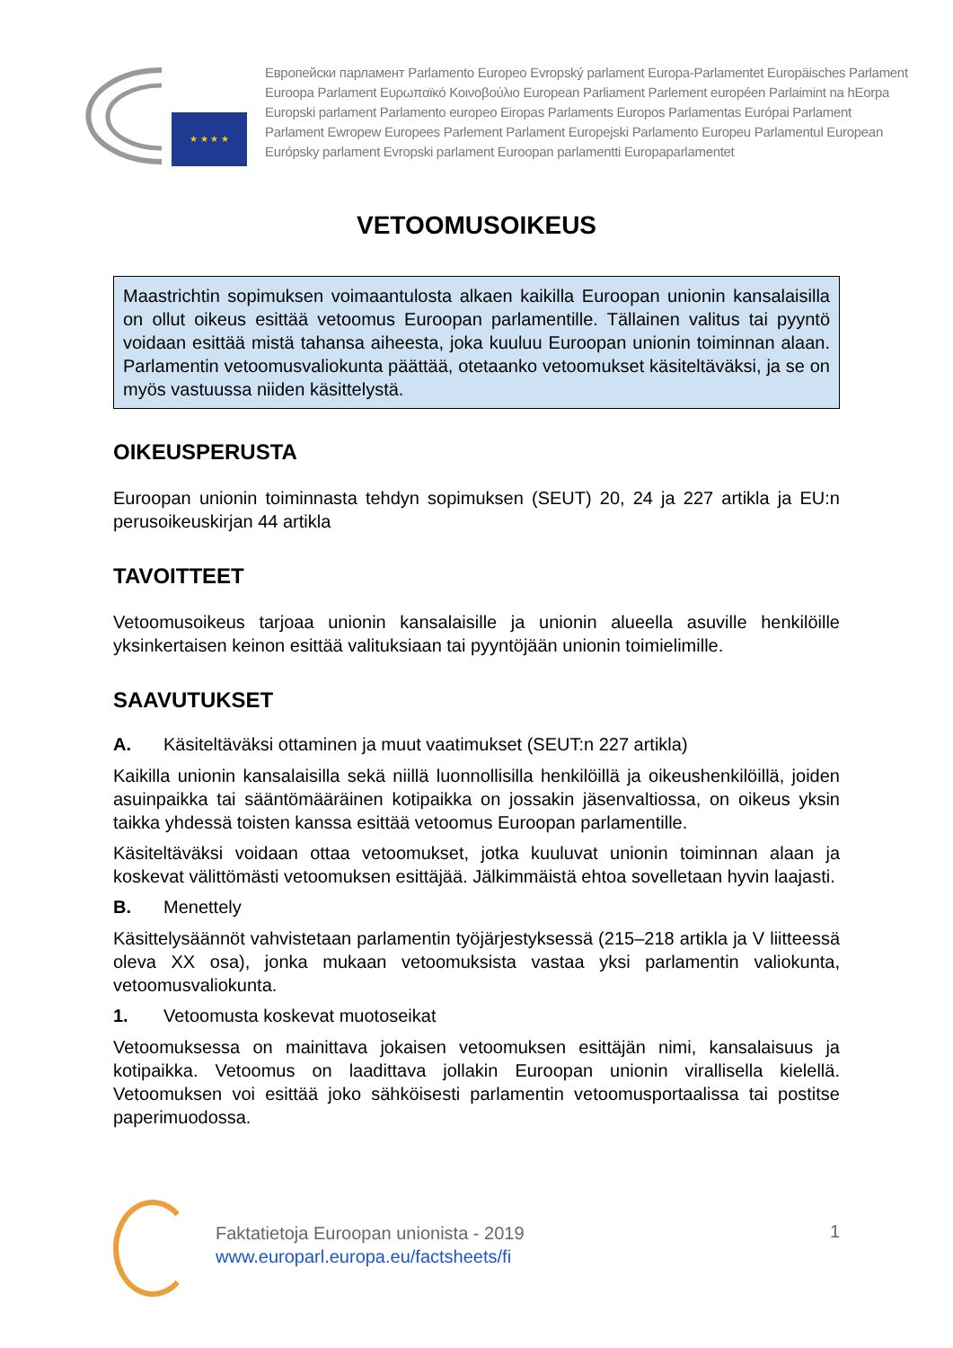★ ★ ★ ★
Европейски парламент Parlamento Europeo Evropský parlament Europa-Parlamentet Europäisches Parlament
Euroopa Parlament Ευρωπαϊκό Κοινοβούλιο European Parliament Parlement européen Parlaimint na hEorpa
Europski parlament Parlamento europeo Eiropas Parlaments Europos Parlamentas Európai Parlament
Parlament Ewropew Europees Parlement Parlament Europejski Parlamento Europeu Parlamentul European
Európsky parlament Evropski parlament Euroopan parlamentti Europaparlamentet
VETOOMUSOIKEUS
Maastrichtin sopimuksen voimaantulosta alkaen kaikilla Euroopan unionin kansalaisilla on ollut oikeus esittää vetoomus Euroopan parlamentille. Tällainen valitus tai pyyntö voidaan esittää mistä tahansa aiheesta, joka kuuluu Euroopan unionin toiminnan alaan. Parlamentin vetoomusvaliokunta päättää, otetaanko vetoomukset käsiteltäväksi, ja se on myös vastuussa niiden käsittelystä.
OIKEUSPERUSTA
Euroopan unionin toiminnasta tehdyn sopimuksen (SEUT) 20, 24 ja 227 artikla ja EU:n perusoikeuskirjan 44 artikla
TAVOITTEET
Vetoomusoikeus tarjoaa unionin kansalaisille ja unionin alueella asuville henkilöille yksinkertaisen keinon esittää valituksiaan tai pyyntöjään unionin toimielimille.
SAAVUTUKSET
A. Käsiteltäväksi ottaminen ja muut vaatimukset (SEUT:n 227 artikla)
Kaikilla unionin kansalaisilla sekä niillä luonnollisilla henkilöillä ja oikeushenkilöillä, joiden asuinpaikka tai sääntömääräinen kotipaikka on jossakin jäsenvaltiossa, on oikeus yksin taikka yhdessä toisten kanssa esittää vetoomus Euroopan parlamentille.
Käsiteltäväksi voidaan ottaa vetoomukset, jotka kuuluvat unionin toiminnan alaan ja koskevat välittömästi vetoomuksen esittäjää. Jälkimmäistä ehtoa sovelletaan hyvin laajasti.
B. Menettely
Käsittelysäännöt vahvistetaan parlamentin työjärjestyksessä (215–218 artikla ja V liitteessä oleva XX osa), jonka mukaan vetoomuksista vastaa yksi parlamentin valiokunta, vetoomusvaliokunta.
1. Vetoomusta koskevat muotoseikat
Vetoomuksessa on mainittava jokaisen vetoomuksen esittäjän nimi, kansalaisuus ja kotipaikka. Vetoomus on laadittava jollakin Euroopan unionin virallisella kielellä. Vetoomuksen voi esittää joko sähköisesti parlamentin vetoomusportaalissa tai postitse paperimuodossa.
Faktatietoja Euroopan unionista - 2019
www.europarl.europa.eu/factsheets/fi
1